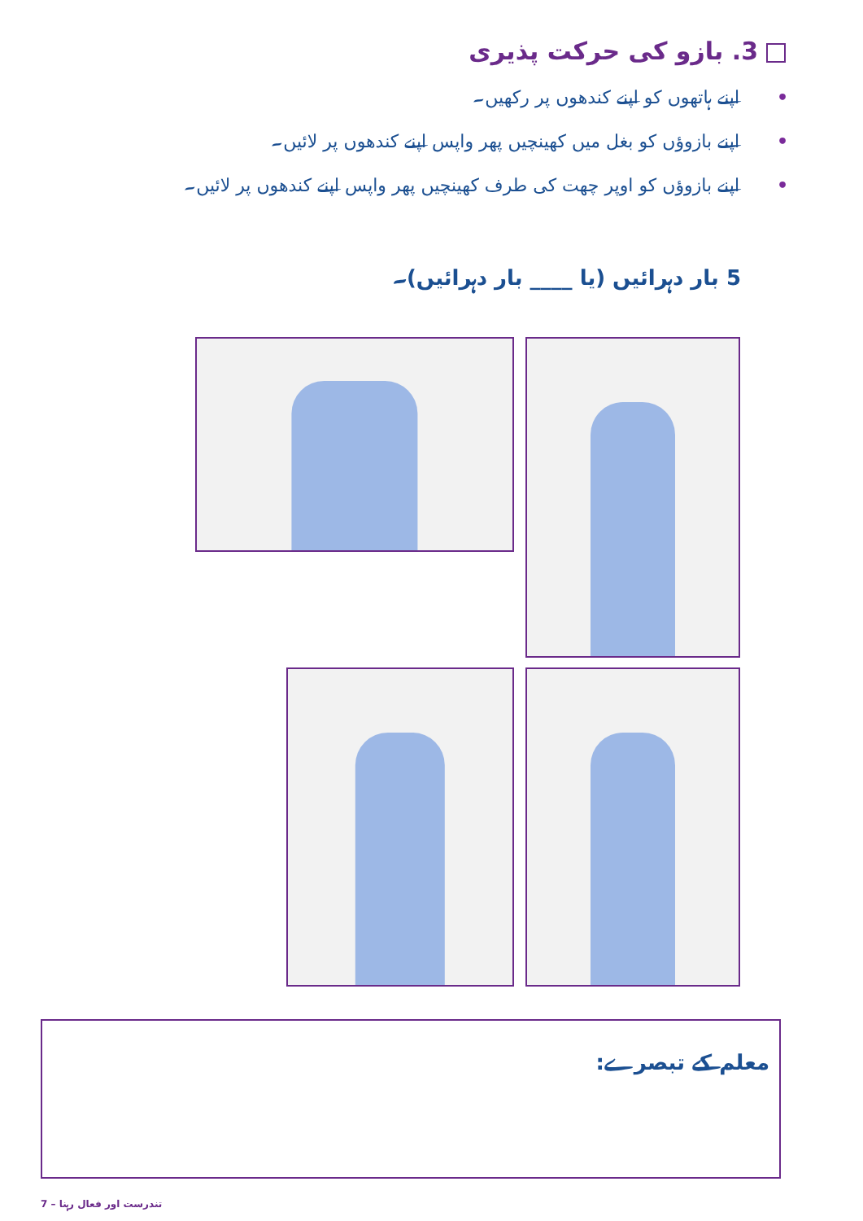3. بازو کی حرکت پذیری
• اپنے ہاتھوں کو اپنے کندھوں پر رکھیں۔
• اپنے بازوؤں کو بغل میں کھینچیں پھر واپس اپنے کندھوں پر لائیں۔
• اپنے بازوؤں کو اوپر چھت کی طرف کھینچیں پھر واپس اپنے کندھوں پر لائیں۔
5 بار دہرائیں (یا ____ بار دہرائیں)۔
معلم کے تبصرے:
تندرست اور فعال رہنا – 7